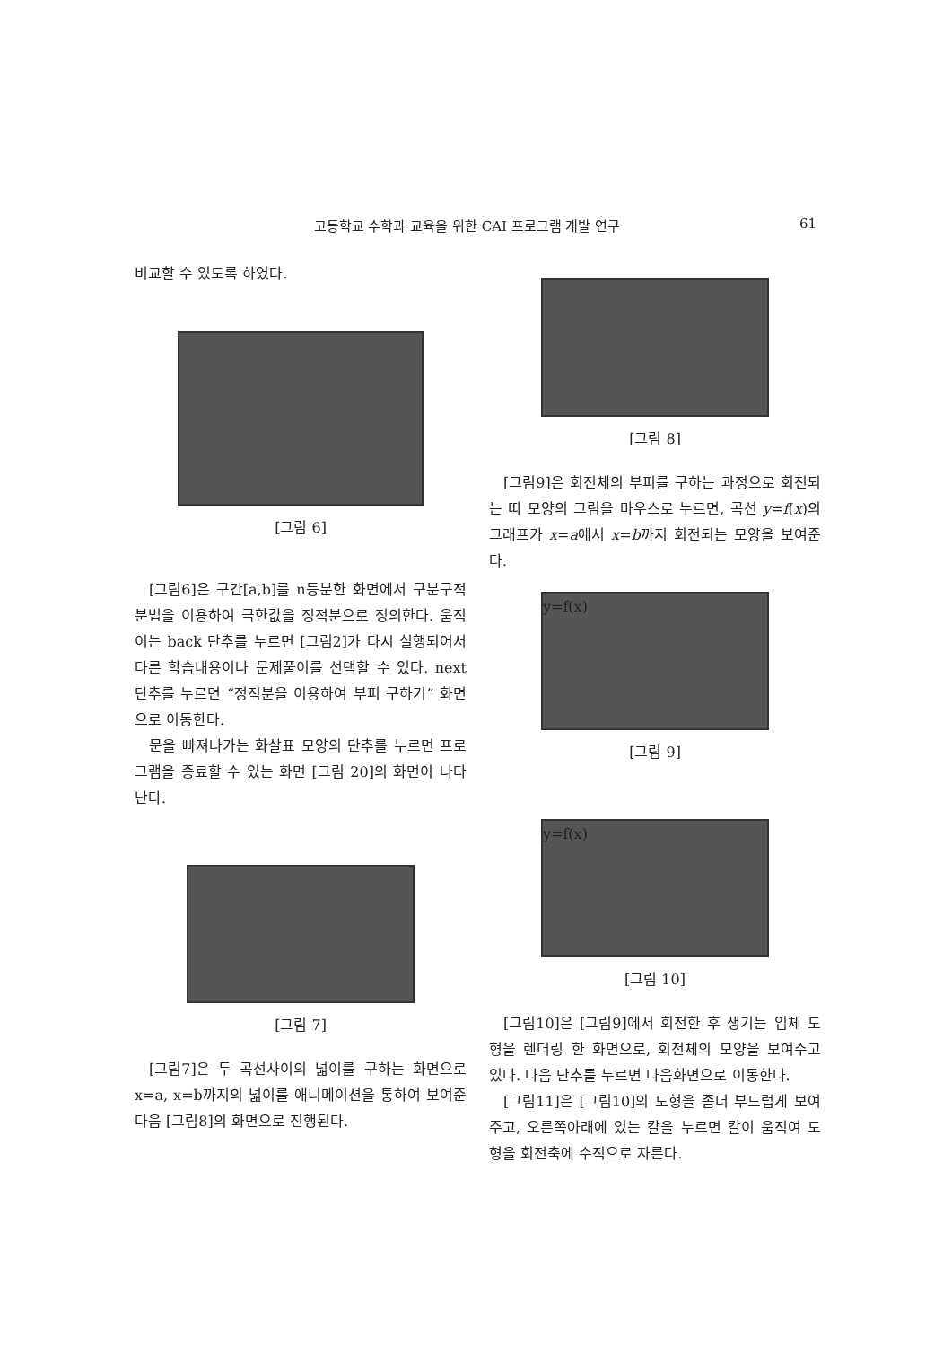고등학교 수학과 교육을 위한 CAI 프로그램 개발 연구 61
비교할 수 있도록 하였다.
[그림 6]
[그림6]은 구간[a,b]를 n등분한 화면에서 구분구적분법을 이용하여 극한값을 정적분으로 정의한다. 움직이는 back 단추를 누르면 [그림2]가 다시 실행되어서 다른 학습내용이나 문제풀이를 선택할 수 있다. next 단추를 누르면 “정적분을 이용하여 부피 구하기” 화면으로 이동한다.
문을 빠져나가는 화살표 모양의 단추를 누르면 프로그램을 종료할 수 있는 화면 [그림 20]의 화면이 나타난다.
[그림 7]
[그림7]은 두 곡선사이의 넓이를 구하는 화면으로 x=a, x=b까지의 넓이를 애니메이션을 통하여 보여준 다음 [그림8]의 화면으로 진행된다.
[그림 8]
[그림9]은 회전체의 부피를 구하는 과정으로 회전되는 띠 모양의 그림을 마우스로 누르면, 곡선 y=f(x)의 그래프가 x=a에서 x=b까지 회전되는 모양을 보여준다.
y=f(x)
[그림 9]
y=f(x)
[그림 10]
[그림10]은 [그림9]에서 회전한 후 생기는 입체 도형을 렌더링 한 화면으로, 회전체의 모양을 보여주고 있다. 다음 단추를 누르면 다음화면으로 이동한다.
[그림11]은 [그림10]의 도형을 좀더 부드럽게 보여주고, 오른쪽아래에 있는 칼을 누르면 칼이 움직여 도형을 회전축에 수직으로 자른다.